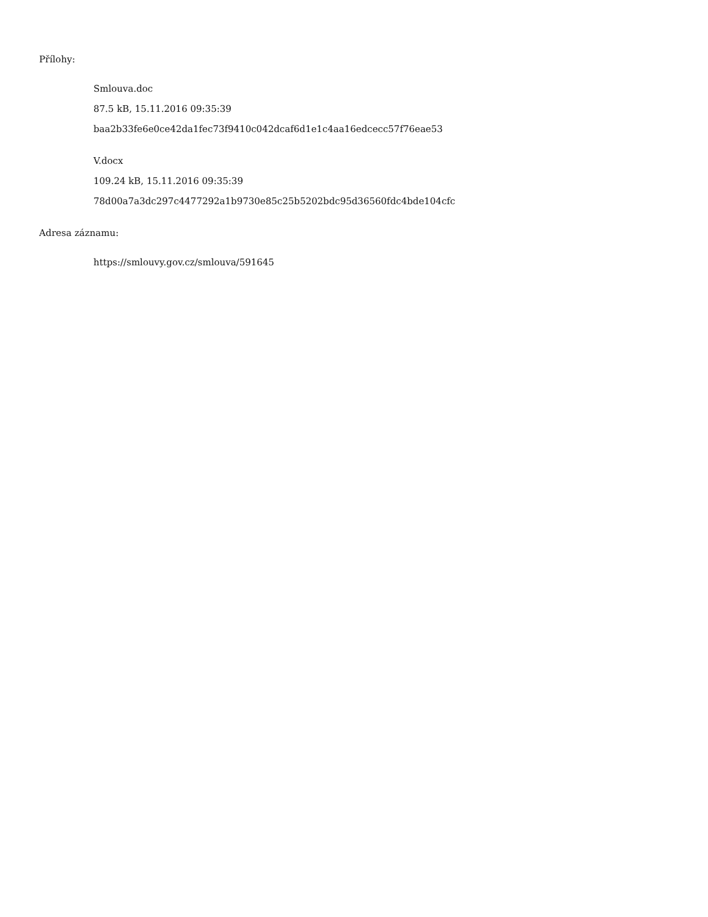Přílohy:
Smlouva.doc
87.5 kB, 15.11.2016 09:35:39
baa2b33fe6e0ce42da1fec73f9410c042dcaf6d1e1c4aa16edcecc57f76eae53
V.docx
109.24 kB, 15.11.2016 09:35:39
78d00a7a3dc297c4477292a1b9730e85c25b5202bdc95d36560fdc4bde104cfc
Adresa záznamu:
https://smlouvy.gov.cz/smlouva/591645